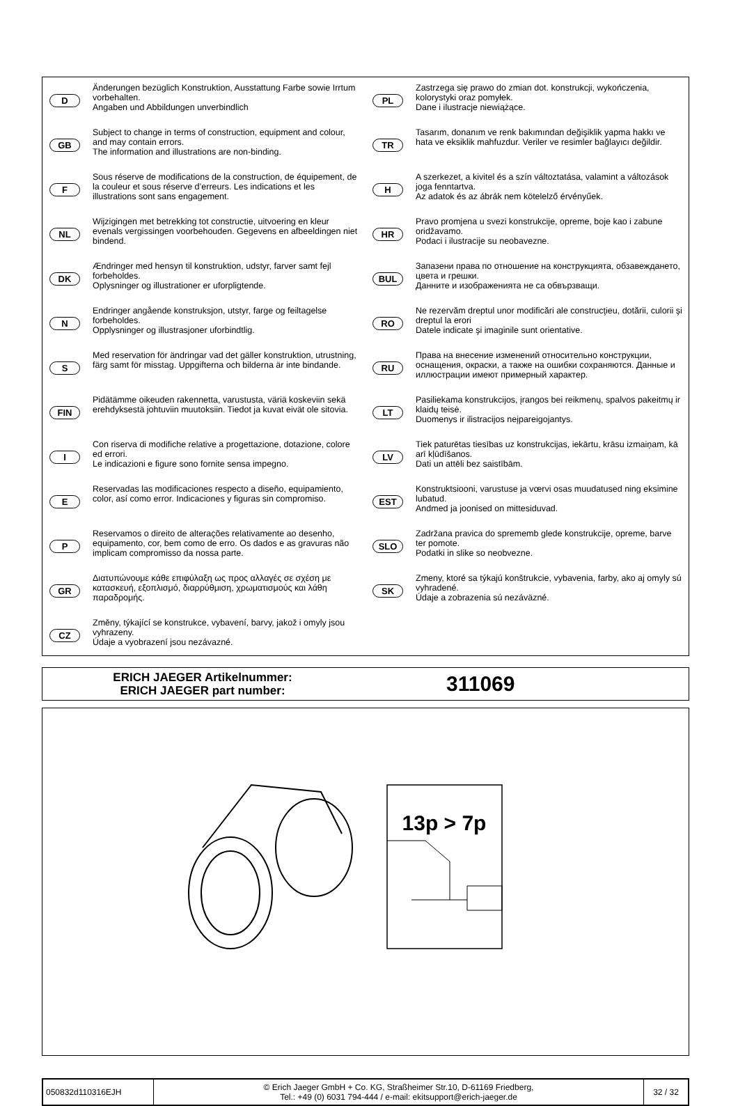D
Änderungen bezüglich Konstruktion, Ausstattung Farbe sowie Irrtum vorbehalten.
Angaben und Abbildungen unverbindlich
GB
Subject to change in terms of construction, equipment and colour, and may contain errors.
The information and illustrations are non-binding.
F
Sous réserve de modifications de la construction, de équipement, de la couleur et sous réserve d’erreurs. Les indications et les illustrations sont sans engagement.
NL
Wijzigingen met betrekking tot constructie, uitvoering en kleur evenals vergissingen voorbehouden. Gegevens en afbeeldingen niet bindend.
DK
Ændringer med hensyn til konstruktion, udstyr, farver samt fejl forbeholdes.
Oplysninger og illustrationer er uforpligtende.
N
Endringer angående konstruksjon, utstyr, farge og feiltagelse forbeholdes.
Opplysninger og illustrasjoner uforbindtlig.
S
Med reservation för ändringar vad det gäller konstruktion, utrustning, färg samt för misstag. Uppgifterna och bilderna är inte bindande.
FIN
Pidätämme oikeuden rakennetta, varustusta, väriä koskeviin sekä erehdyksestä johtuviin muutoksiin. Tiedot ja kuvat eivät ole sitovia.
I
Con riserva di modifiche relative a progettazione, dotazione, colore ed errori.
Le indicazioni e figure sono fornite sensa impegno.
E
Reservadas las modificaciones respecto a diseño, equipamiento, color, así como error. Indicaciones y figuras sin compromiso.
P
Reservamos o direito de alterações relativamente ao desenho, equipamento, cor, bem como de erro. Os dados e as gravuras não implicam compromisso da nossa parte.
GR
Διατυπώνουμε κάθε επιφύλαξη ως προς αλλαγές σε σχέση με κατασκευή, εξοπλισμό, διαρρύθμιση, χρωματισμούς και λάθη παραδρομής.
CZ
Změny, týkající se konstrukce, vybavení, barvy, jakož i omyly jsou vyhrazeny.
Údaje a vyobrazení jsou nezávazné.
PL
Zastrzega się prawo do zmian dot. konstrukcji, wykończenia, kolorystyki oraz pomyłek.
Dane i ilustracje niewiążące.
TR
Tasarım, donanım ve renk bakımından değişiklik yapma hakkı ve hata ve eksiklik mahfuzdur. Veriler ve resimler bağlayıcı değildir.
H
A szerkezet, a kivitel és a szín változtatása, valamint a változások joga fenntartva.
Az adatok és az ábrák nem kötelelző érvényűek.
HR
Pravo promjena u svezi konstrukcije, opreme, boje kao i zabune oridžavamo.
Podaci i ilustracije su neobavezne.
BUL
Запазени права по отношение на конструкцията, обзавеждането, цвета и грешки.
Данните и изображенията не са обвързващи.
RO
Ne rezervăm dreptul unor modificări ale construcţieu, dotării, culorii şi dreptul la erori
Datele indicate şi imaginile sunt orientative.
RU
Права на внесение изменений относительно конструкции, оснащения, окраски, а также на ошибки сохраняются. Данные и иллюстрации имеют примерный характер.
LT
Pasiliekama konstrukcijos, įrangos bei reikmenų, spalvos pakeitmų ir klaidų teisė.
Duomenys ir ilistracijos neįpareigojantys.
LV
Tiek paturētas tiesības uz konstrukcijas, iekārtu, krāsu izmaiņam, kā arī kļūdīšanos.
Dati un attēli bez saistībām.
EST
Konstruktsiooni, varustuse ja vœrvi osas muudatused ning eksimine lubatud.
Andmed ja joonised on mittesiduvad.
SLO
Zadržana pravica do sprememb glede konstrukcije, opreme, barve ter pomote.
Podatki in slike so neobvezne.
SK
Zmeny, ktoré sa týkajú konštrukcie, vybavenia, farby, ako aj omyly sú vyhradené.
Údaje a zobrazenia sú nezáväzné.
ERICH JAEGER Artikelnummer:
ERICH JAEGER part number:
311069
13p > 7p
| 050832d110316EJH | © Erich Jaeger GmbH + Co. KG, Straßheimer Str.10, D-61169 Friedberg, Tel.: +49 (0) 6031 794-444 / e-mail: ekitsupport@erich-jaeger.de | 32 / 32 |